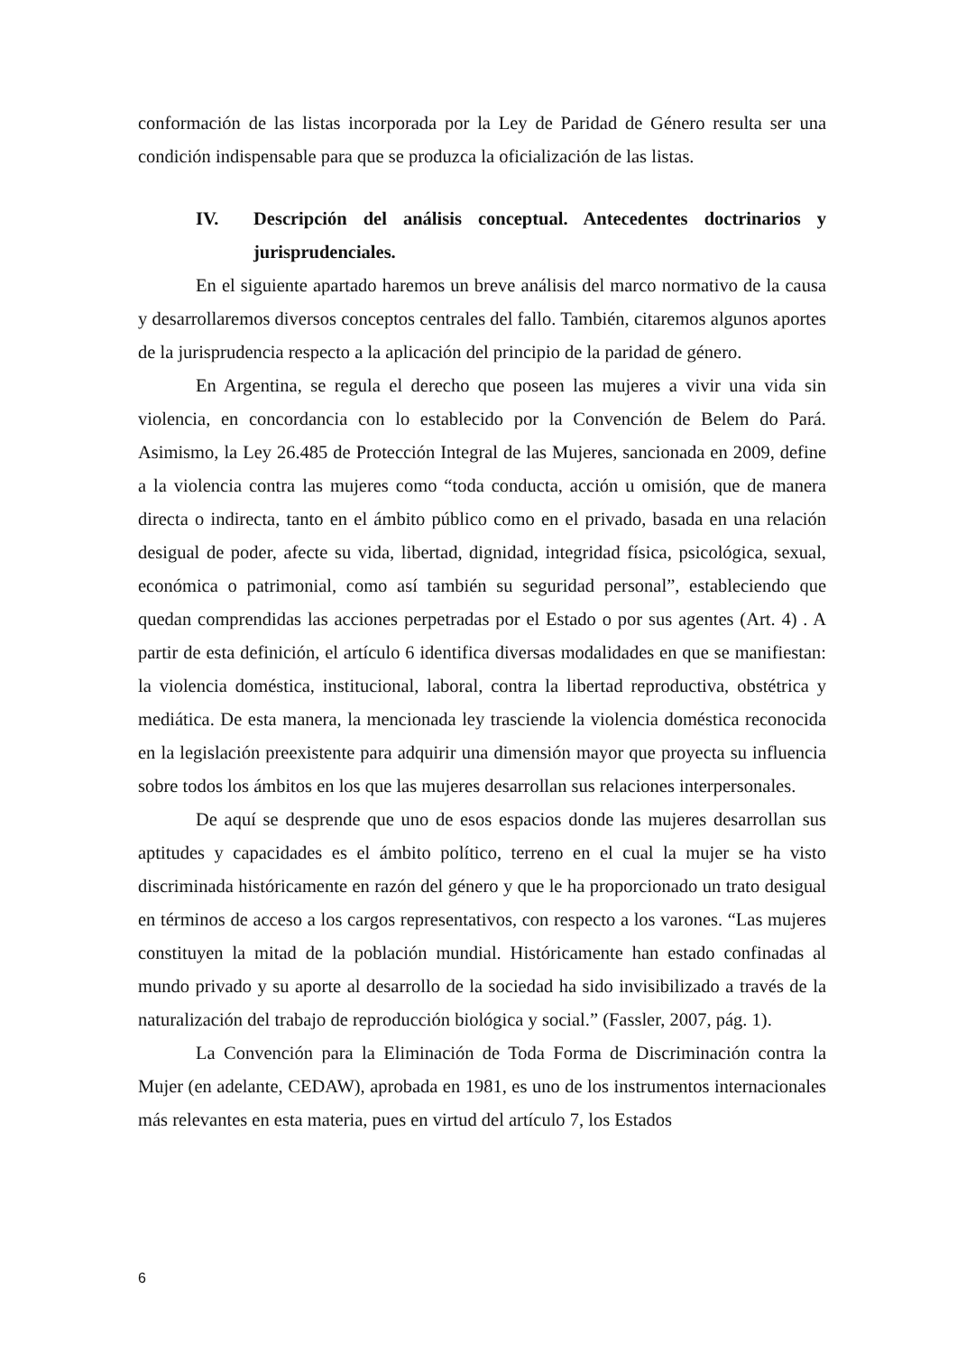conformación de las listas incorporada por la Ley de Paridad de Género resulta ser una condición indispensable para que se produzca la oficialización de las listas.
IV. Descripción del análisis conceptual. Antecedentes doctrinarios y jurisprudenciales.
En el siguiente apartado haremos un breve análisis del marco normativo de la causa y desarrollaremos diversos conceptos centrales del fallo. También, citaremos algunos aportes de la jurisprudencia respecto a la aplicación del principio de la paridad de género.
En Argentina, se regula el derecho que poseen las mujeres a vivir una vida sin violencia, en concordancia con lo establecido por la Convención de Belem do Pará. Asimismo, la Ley 26.485 de Protección Integral de las Mujeres, sancionada en 2009, define a la violencia contra las mujeres como “toda conducta, acción u omisión, que de manera directa o indirecta, tanto en el ámbito público como en el privado, basada en una relación desigual de poder, afecte su vida, libertad, dignidad, integridad física, psicológica, sexual, económica o patrimonial, como así también su seguridad personal”, estableciendo que quedan comprendidas las acciones perpetradas por el Estado o por sus agentes (Art. 4) . A partir de esta definición, el artículo 6 identifica diversas modalidades en que se manifiestan: la violencia doméstica, institucional, laboral, contra la libertad reproductiva, obstétrica y mediática. De esta manera, la mencionada ley trasciende la violencia doméstica reconocida en la legislación preexistente para adquirir una dimensión mayor que proyecta su influencia sobre todos los ámbitos en los que las mujeres desarrollan sus relaciones interpersonales.
De aquí se desprende que uno de esos espacios donde las mujeres desarrollan sus aptitudes y capacidades es el ámbito político, terreno en el cual la mujer se ha visto discriminada históricamente en razón del género y que le ha proporcionado un trato desigual en términos de acceso a los cargos representativos, con respecto a los varones. “Las mujeres constituyen la mitad de la población mundial. Históricamente han estado confinadas al mundo privado y su aporte al desarrollo de la sociedad ha sido invisibilizado a través de la naturalización del trabajo de reproducción biológica y social.” (Fassler, 2007, pág. 1).
La Convención para la Eliminación de Toda Forma de Discriminación contra la Mujer (en adelante, CEDAW), aprobada en 1981, es uno de los instrumentos internacionales más relevantes en esta materia, pues en virtud del artículo 7, los Estados
6